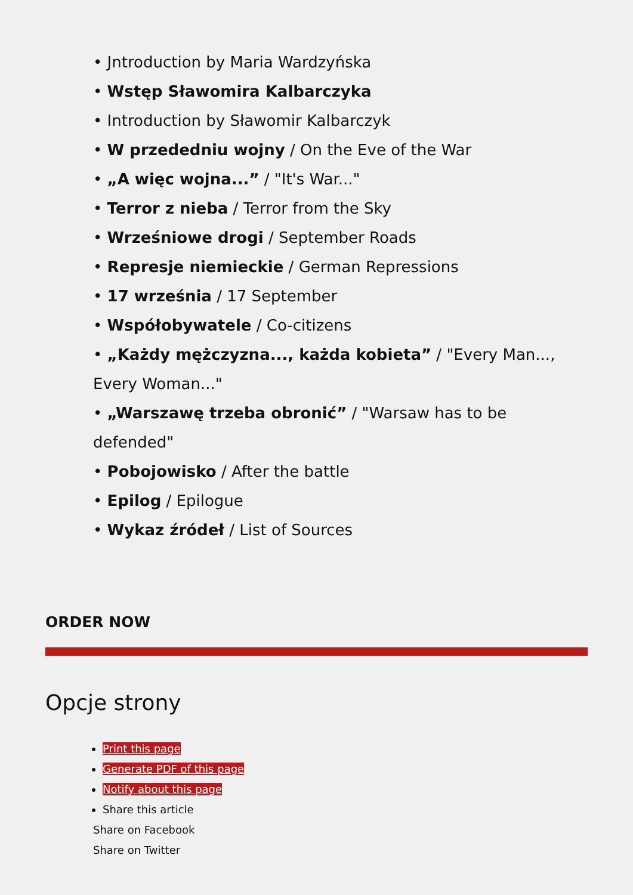• Jntroduction by Maria Wardzyńska
• Wstęp Sławomira Kalbarczyka
• Introduction by Sławomir Kalbarczyk
• W przededniu wojny / On the Eve of the War
• „A więc wojna...” / "It's War..."
• Terror z nieba / Terror from the Sky
• Wrześniowe drogi / September Roads
• Represje niemieckie / German Repressions
• 17 września / 17 September
• Współobywatele / Co-citizens
• „Każdy mężczyzna..., każda kobieta” / "Every Man..., Every Woman..."
• „Warszawę trzeba obronić” / "Warsaw has to be defended"
• Pobojowisko / After the battle
• Epilog / Epilogue
• Wykaz źródeł / List of Sources
ORDER NOW
Opcje strony
Print this page
Generate PDF of this page
Notify about this page
Share this article
Share on Facebook
Share on Twitter